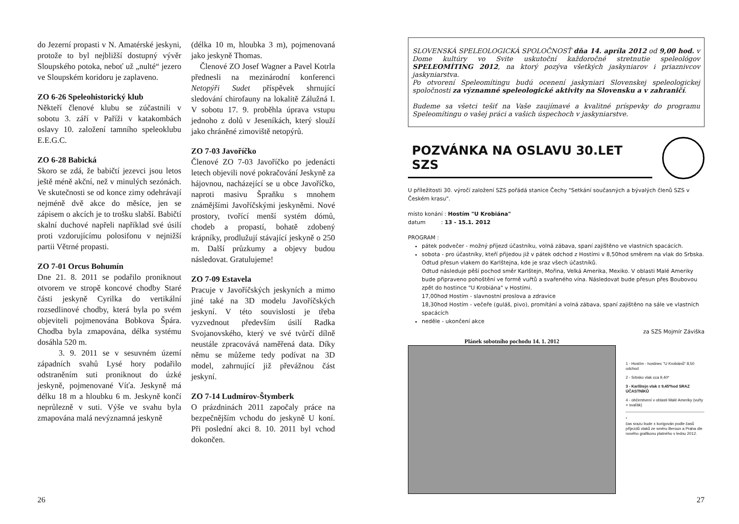do Jezerní propasti v N. Amatérské jeskyni, protože to byl nejbližší dostupný vývěr Sloupského potoka, neboť už „nulté“ jezero ve Sloupském koridoru je zaplaveno.
ZO 6-26 Speleohistorický klub
Někteří členové klubu se zúčastnili v sobotu 3. září v Paříži v katakombách oslavy 10. založení tamního speleoklubu E.E.G.C.
ZO 6-28 Babická
Skoro se zdá, že babičtí jezevci jsou letos ještě méně akční, než v minulých sezónách. Ve skutečnosti se od konce zimy odehrávají nejméně dvě akce do měsíce, jen se zápisem o akcích je to trošku slabší. Babičtí skalní duchové napřeli například své úsilí proti vzdorujícímu polosifonu v nejnižší partii Větrné propasti.
ZO 7-01 Orcus Bohumín
Dne 21. 8. 2011 se podařilo proniknout otvorem ve stropě koncové chodby Staré části jeskyně Cyrilka do vertikální rozsedlinové chodby, která byla po svém objeviteli pojmenována Bobkova Špára. Chodba byla zmapována, délka systému dosáhla 520 m.
3. 9. 2011 se v sesuvném území západních svahů Lysé hory podařilo odstraněním suti proniknout do úzké jeskyně, pojmenované Víťa. Jeskyně má délku 18 m a hloubku 6 m. Jeskyně končí neprůlezně v suti. Výše ve svahu byla zmapována malá nevýznamná jeskyně
(délka 10 m, hloubka 3 m), pojmenovaná jako jeskyně Thomas.
Členové ZO Josef Wagner a Pavel Kotrla přednesli na mezinárodní konferenci Netopýři Sudet příspěvek shrnující sledování chirofauny na lokalitě Zálužná I. V sobotu 17. 9. proběhla úprava vstupu jednoho z dolů v Jeseníkách, který slouží jako chráněné zimoviště netopýrů.
ZO 7-03 Javoříčko
Členové ZO 7-03 Javoříčko po jedenácti letech objevili nové pokračování Jeskyně za hájovnou, nacházející se u obce Javoříčko, naproti masivu Špraňku s mnohem známějšími Javoříčskými jeskyněmi. Nové prostory, tvořící menší systém dómů, chodeb a propastí, bohatě zdobený krápníky, prodlužují stávající jeskyně o 250 m. Další průzkumy a objevy budou následovat. Gratulujeme!
ZO 7-09 Estavela
Pracuje v Javoříčských jeskyních a mimo jiné také na 3D modelu Javoříčských jeskyní. V této souvislosti je třeba vyzvednout především úsilí Radka Svojanovského, který ve své tvůrčí dílně neustále zpracovává naměřená data. Díky němu se můžeme tedy podívat na 3D model, zahrnující již převážnou část jeskyní.
ZO 7-14 Ludmírov-Štymberk
O prázdninách 2011 započaly práce na bezpečnějším vchodu do jeskyně U koní. Při poslední akci 8. 10. 2011 byl vchod dokončen.
26
SLOVENSKÁ SPELEOLOGICKÁ SPOLOČNOSŤ dňa 14. apríla 2012 od 9,00 hod. v Dome kultúry vo Svite uskutoční každoročné stretnutie speleológov SPELEOMÍTING 2012, na ktorý pozýva všetkých jaskyniarov i priaznivcov jaskyniarstva.
Po otvorení Speleomítingu budú ocenení jaskyniari Slovenskej speleologickej spoločnosti za významné speleologické aktivity na Slovensku a v zahraničí.
Budeme sa všetci tešiť na Vaše zaujímavé a kvalitné príspevky do programu Speleomítingu o vašej práci a vašich úspechoch v jaskyniarstve.
POZVÁNKA NA OSLAVU 30.LET SZS
U příležitosti 30. výročí založení SZS pořádá stanice Čechy "Setkání současných a bývalých členů SZS v Českém krasu".
místo konání : Hostím "U Krobiána"
datum : 13 - 15.1. 2012
PROGRAM :
pátek podvečer - možný příjezd účastníku, volná zábava, spaní zajištěno ve vlastních spacácích.
sobota - pro účastníky, kteří přijedou již v pátek odchod z Hostími v 8,50hod směrem na vlak do Srbska. Odtud přesun vlakem do Karlštejna, kde je sraz všech účastníků.
Odtud následuje pěší pochod směr Karlštejn, Mořina, Velká Amerika, Mexiko. V oblasti Malé Ameriky bude připraveno pohoštění ve formě vuřtů a svařeného vína. Následovat bude přesun přes Boubovou zpět do hostince "U Krobiána" v Hostími.
17,00hod Hostím - slavnostní proslova a zdravice
18,30hod Hostím - večeře (guláš, pivo), promítání a volná zábava, spaní zajištěno na sále ve vlastních spacácích
neděle - ukončení akce
za SZS Mojmír Záviška
Plánek sobotního pochodu 14. 1. 2012
1 - Hostím - hostinec "U Krobiánů" 8,50 odchod
2 - Srbsko vlak cca 9,40*
3 - Karlštejn vlak ± 9,45*hod SRAZ ÚČASTNÍKŮ
4 - občerstvení v oblasti Malé Ameriky (vuřty + svařák)
*
čas srazu bude ± korigován podle časů příjezdů vlaků ze směru Beroun a Praha dle nového grafikonu platného v lednu 2012.
27